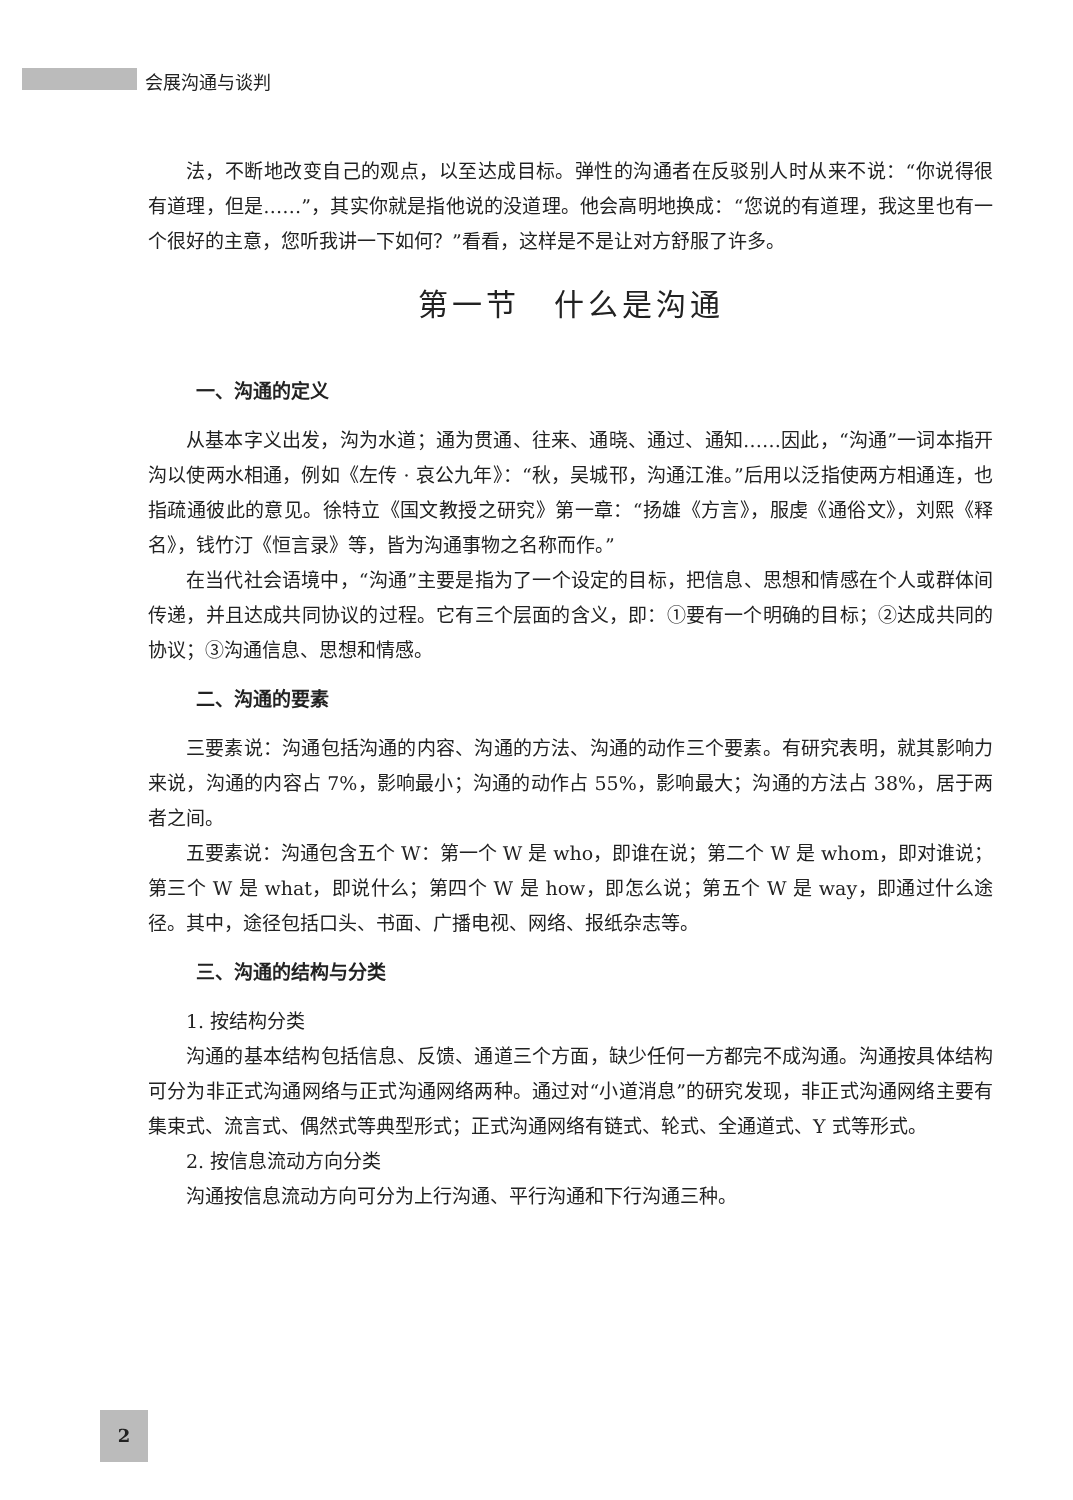会展沟通与谈判
法，不断地改变自己的观点，以至达成目标。弹性的沟通者在反驳别人时从来不说：“你说得很有道理，但是……”，其实你就是指他说的没道理。他会高明地换成：“您说的有道理，我这里也有一个很好的主意，您听我讲一下如何？”看看，这样是不是让对方舒服了许多。
第一节　什么是沟通
一、沟通的定义
从基本字义出发，沟为水道；通为贯通、往来、通晓、通过、通知……因此，“沟通”一词本指开沟以使两水相通，例如《左传 · 哀公九年》：“秋，吴城邗，沟通江淮。”后用以泛指使两方相通连，也指疏通彼此的意见。徐特立《国文教授之研究》第一章：“扬雄《方言》，服虔《通俗文》，刘熙《释名》，钱竹汀《恒言录》等，皆为沟通事物之名称而作。”
在当代社会语境中，“沟通”主要是指为了一个设定的目标，把信息、思想和情感在个人或群体间传递，并且达成共同协议的过程。它有三个层面的含义，即：①要有一个明确的目标；②达成共同的协议；③沟通信息、思想和情感。
二、沟通的要素
三要素说：沟通包括沟通的内容、沟通的方法、沟通的动作三个要素。有研究表明，就其影响力来说，沟通的内容占 7%，影响最小；沟通的动作占 55%，影响最大；沟通的方法占 38%，居于两者之间。
五要素说：沟通包含五个 W：第一个 W 是 who，即谁在说；第二个 W 是 whom，即对谁说；第三个 W 是 what，即说什么；第四个 W 是 how，即怎么说；第五个 W 是 way，即通过什么途径。其中，途径包括口头、书面、广播电视、网络、报纸杂志等。
三、沟通的结构与分类
1. 按结构分类
沟通的基本结构包括信息、反馈、通道三个方面，缺少任何一方都完不成沟通。沟通按具体结构可分为非正式沟通网络与正式沟通网络两种。通过对“小道消息”的研究发现，非正式沟通网络主要有集束式、流言式、偶然式等典型形式；正式沟通网络有链式、轮式、全通道式、Y 式等形式。
2. 按信息流动方向分类
沟通按信息流动方向可分为上行沟通、平行沟通和下行沟通三种。
2